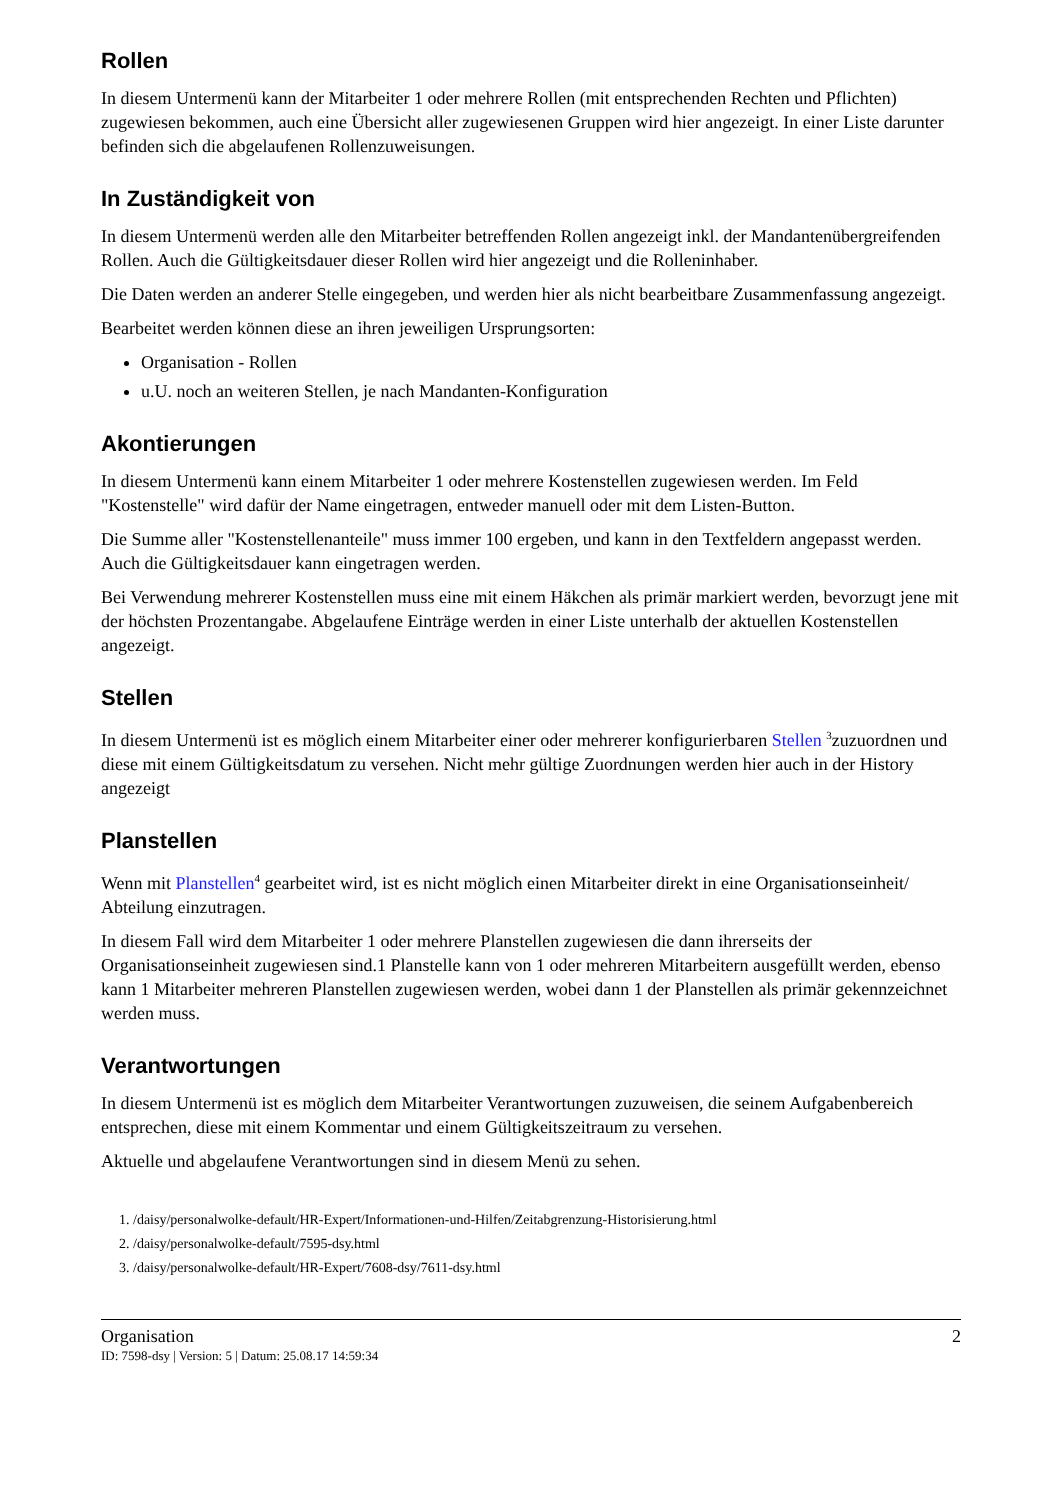Rollen
In diesem Untermenü kann der Mitarbeiter 1 oder mehrere Rollen (mit entsprechenden Rechten und Pflichten) zugewiesen bekommen, auch eine Übersicht aller zugewiesenen Gruppen wird hier angezeigt. In einer Liste darunter befinden sich die abgelaufenen Rollenzuweisungen.
In Zuständigkeit von
In diesem Untermenü werden alle den Mitarbeiter betreffenden Rollen angezeigt inkl. der Mandantenübergreifenden Rollen. Auch die Gültigkeitsdauer dieser Rollen wird hier angezeigt und die Rolleninhaber.
Die Daten werden an anderer Stelle eingegeben, und werden hier als nicht bearbeitbare Zusammenfassung angezeigt.
Bearbeitet werden können diese an ihren jeweiligen Ursprungsorten:
Organisation - Rollen
u.U. noch an weiteren Stellen, je nach Mandanten-Konfiguration
Akontierungen
In diesem Untermenü kann einem Mitarbeiter 1 oder mehrere Kostenstellen zugewiesen werden. Im Feld "Kostenstelle" wird dafür der Name eingetragen, entweder manuell oder mit dem Listen-Button.
Die Summe aller "Kostenstellenanteile" muss immer 100 ergeben, und kann in den Textfeldern angepasst werden. Auch die Gültigkeitsdauer kann eingetragen werden.
Bei Verwendung mehrerer Kostenstellen muss eine mit einem Häkchen als primär markiert werden, bevorzugt jene mit der höchsten Prozentangabe. Abgelaufene Einträge werden in einer Liste unterhalb der aktuellen Kostenstellen angezeigt.
Stellen
In diesem Untermenü ist es möglich einem Mitarbeiter einer oder mehrerer konfigurierbaren Stellen <sup>3</sup>zuzuordnen und diese mit einem Gültigkeitsdatum zu versehen. Nicht mehr gültige Zuordnungen werden hier auch in der History angezeigt
Planstellen
Wenn mit Planstellen<sup>4</sup> gearbeitet wird, ist es nicht möglich einen Mitarbeiter direkt in eine Organisationseinheit/ Abteilung einzutragen.
In diesem Fall wird dem Mitarbeiter 1 oder mehrere Planstellen zugewiesen die dann ihrerseits der Organisationseinheit zugewiesen sind.1 Planstelle kann von 1 oder mehreren Mitarbeitern ausgefüllt werden, ebenso kann 1 Mitarbeiter mehreren Planstellen zugewiesen werden, wobei dann 1 der Planstellen als primär gekennzeichnet werden muss.
Verantwortungen
In diesem Untermenü ist es möglich dem Mitarbeiter Verantwortungen zuzuweisen, die seinem Aufgabenbereich entsprechen, diese mit einem Kommentar und einem Gültigkeitszeitraum zu versehen.
Aktuelle und abgelaufene Verantwortungen sind in diesem Menü zu sehen.
1. /daisy/personalwolke-default/HR-Expert/Informationen-und-Hilfen/Zeitabgrenzung-Historisierung.html
2. /daisy/personalwolke-default/7595-dsy.html
3. /daisy/personalwolke-default/HR-Expert/7608-dsy/7611-dsy.html
Organisation 2
ID: 7598-dsy | Version: 5 | Datum: 25.08.17 14:59:34